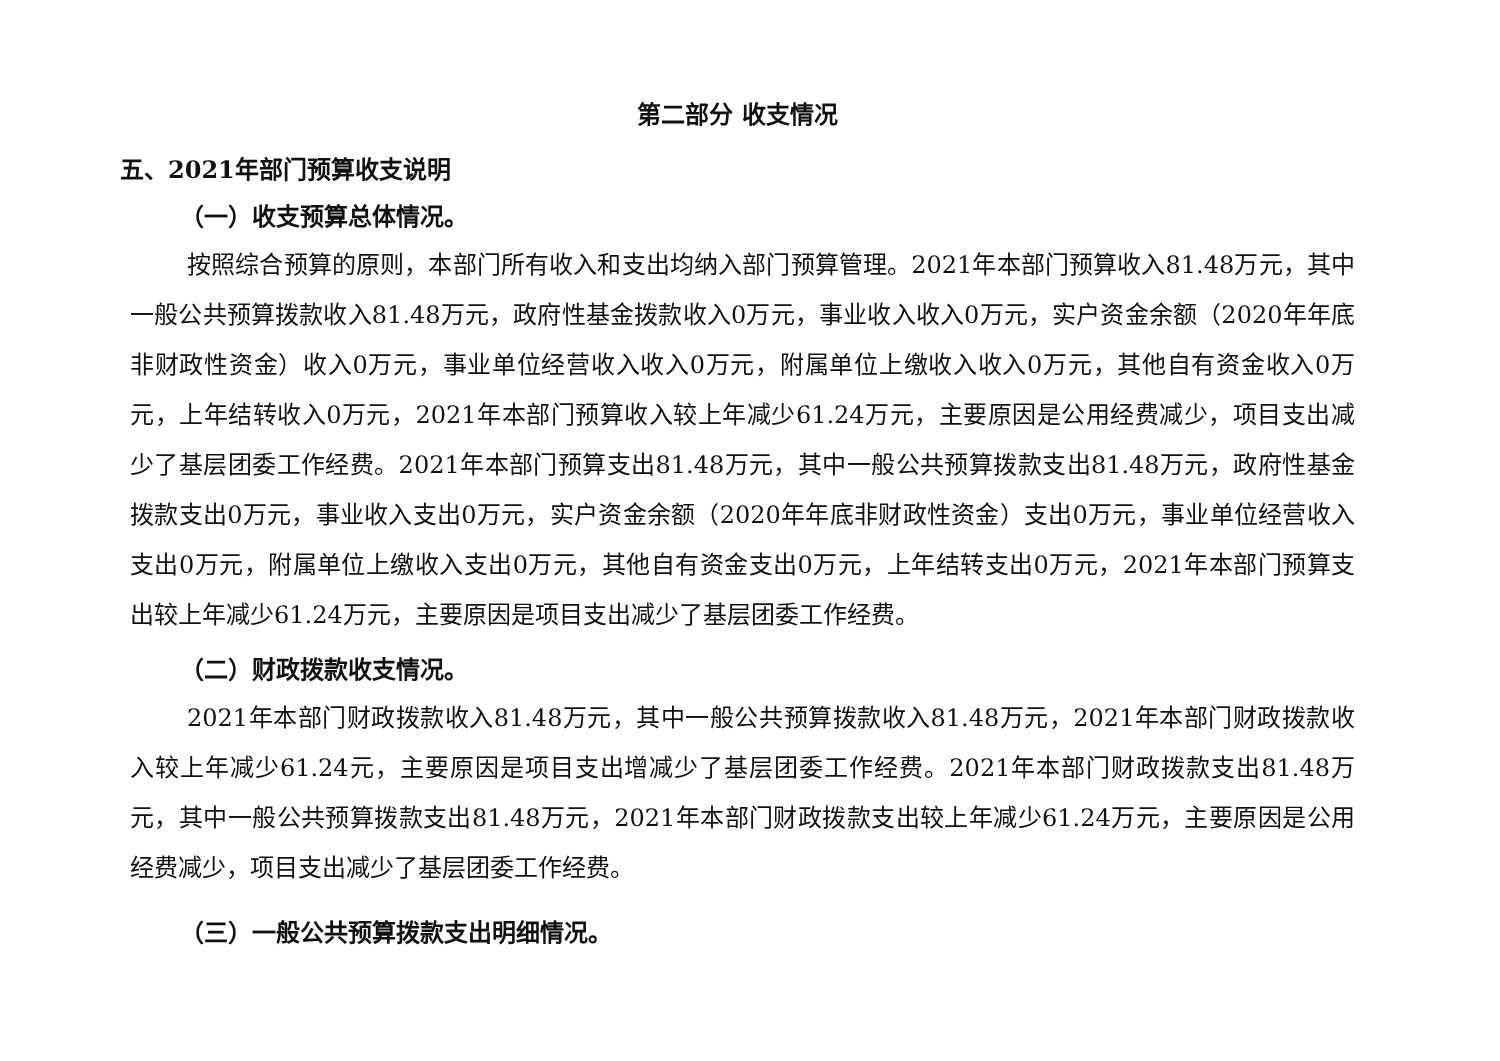第二部分 收支情况
五、2021年部门预算收支说明
（一）收支预算总体情况。
按照综合预算的原则，本部门所有收入和支出均纳入部门预算管理。2021年本部门预算收入81.48万元，其中一般公共预算拨款收入81.48万元，政府性基金拨款收入0万元，事业收入收入0万元，实户资金余额（2020年年底非财政性资金）收入0万元，事业单位经营收入收入0万元，附属单位上缴收入收入0万元，其他自有资金收入0万元，上年结转收入0万元，2021年本部门预算收入较上年减少61.24万元，主要原因是公用经费减少，项目支出减少了基层团委工作经费。2021年本部门预算支出81.48万元，其中一般公共预算拨款支出81.48万元，政府性基金拨款支出0万元，事业收入支出0万元，实户资金余额（2020年年底非财政性资金）支出0万元，事业单位经营收入支出0万元，附属单位上缴收入支出0万元，其他自有资金支出0万元，上年结转支出0万元，2021年本部门预算支出较上年减少61.24万元，主要原因是项目支出减少了基层团委工作经费。
（二）财政拨款收支情况。
2021年本部门财政拨款收入81.48万元，其中一般公共预算拨款收入81.48万元，2021年本部门财政拨款收入较上年减少61.24元，主要原因是项目支出增减少了基层团委工作经费。2021年本部门财政拨款支出81.48万元，其中一般公共预算拨款支出81.48万元，2021年本部门财政拨款支出较上年减少61.24万元，主要原因是公用经费减少，项目支出减少了基层团委工作经费。
（三）一般公共预算拨款支出明细情况。